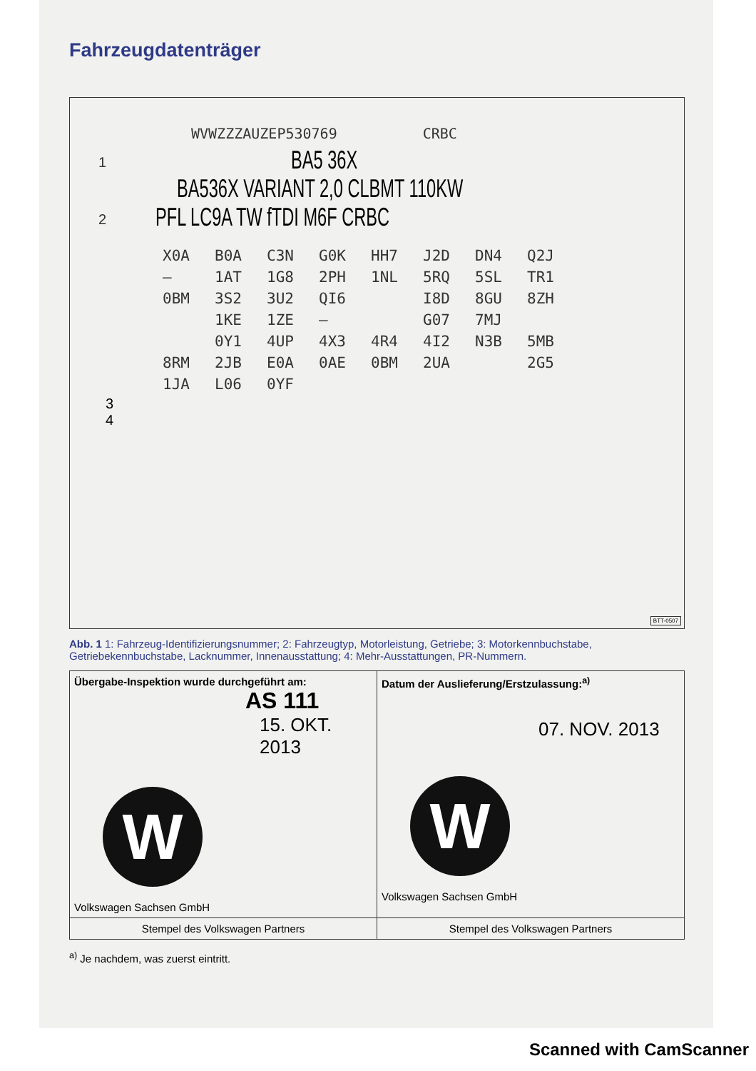Fahrzeugdatenträger
WVWZZZAUZEP530769 CRBC
1 BA5 36X
BA536X VARIANT 2,0 CLBMT 110KW
2 PFL LC9A TW fTDI M6F CRBC
| X0A | B0A | C3N | G0K | HH7 | J2D | DN4 | Q2J |
| – | 1AT | 1G8 | 2PH | 1NL | 5RQ | 5SL | TR1 |
| 0BM | 3S2 | 3U2 | QI6 | | I8D | 8GU | 8ZH |
| | 1KE | 1ZE | – | | G07 | 7MJ | |
| | 0Y1 | 4UP | 4X3 | 4R4 | 4I2 | N3B | 5MB |
| 8RM | 2JB | E0A | 0AE | 0BM | 2UA | | 2G5 |
| 1JA | L06 | 0YF | | | | | |
3
4
BTT-0507
Abb. 1 1: Fahrzeug-Identifizierungsnummer; 2: Fahrzeugtyp, Motorleistung, Getriebe; 3: Motorkennbuchstabe, Getriebekennbuchstabe, Lacknummer, Innenausstattung; 4: Mehr-Ausstattungen, PR-Nummern.
| Übergabe-Inspektion wurde durchgeführt am: AS 111 15. OKT. 2013 W Volkswagen Sachsen GmbH | Datum der Auslieferung/Erstzulassung:<sup>a)</sup> 07. NOV. 2013 W Volkswagen Sachsen GmbH |
| Stempel des Volkswagen Partners | Stempel des Volkswagen Partners |
<sup>a)</sup> Je nachdem, was zuerst eintritt.
Scanned with CamScanner